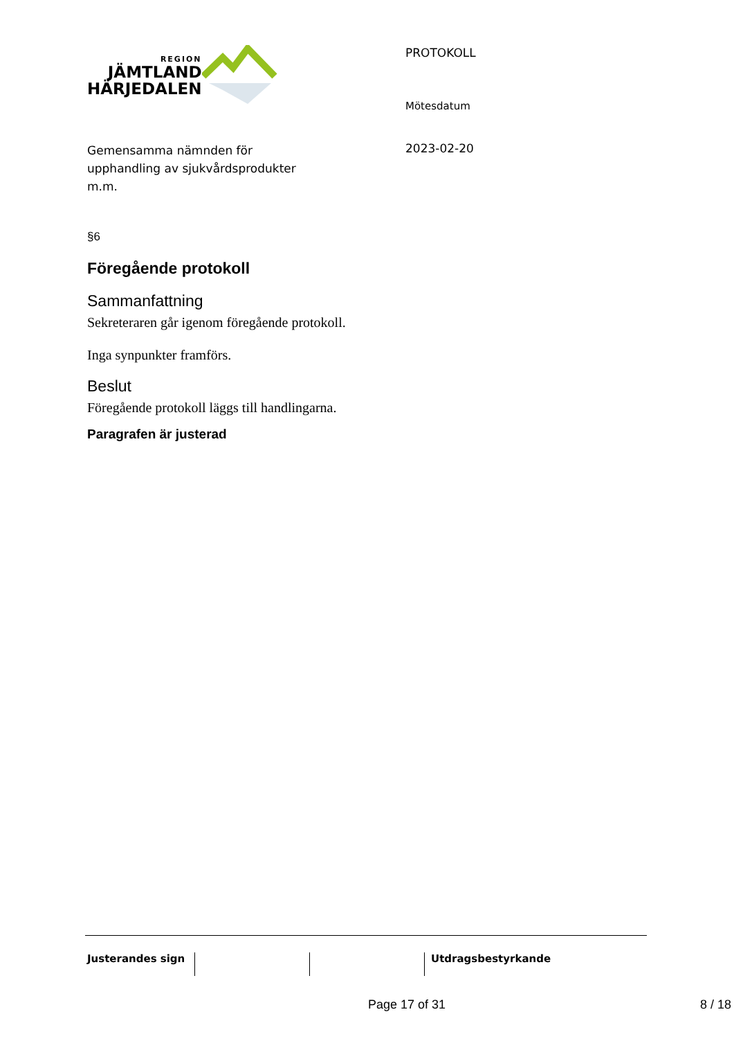REGION
JÄMTLAND
HÄRJEDALEN
Gemensamma nämnden för
upphandling av sjukvårdsprodukter
m.m.
PROTOKOLL
Mötesdatum
2023-02-20
§6
Föregående protokoll
Sammanfattning
Sekreteraren går igenom föregående protokoll.
Inga synpunkter framförs.
Beslut
Föregående protokoll läggs till handlingarna.
Paragrafen är justerad
Justerandes sign
Utdragsbestyrkande
Page 17 of 31 8 / 18